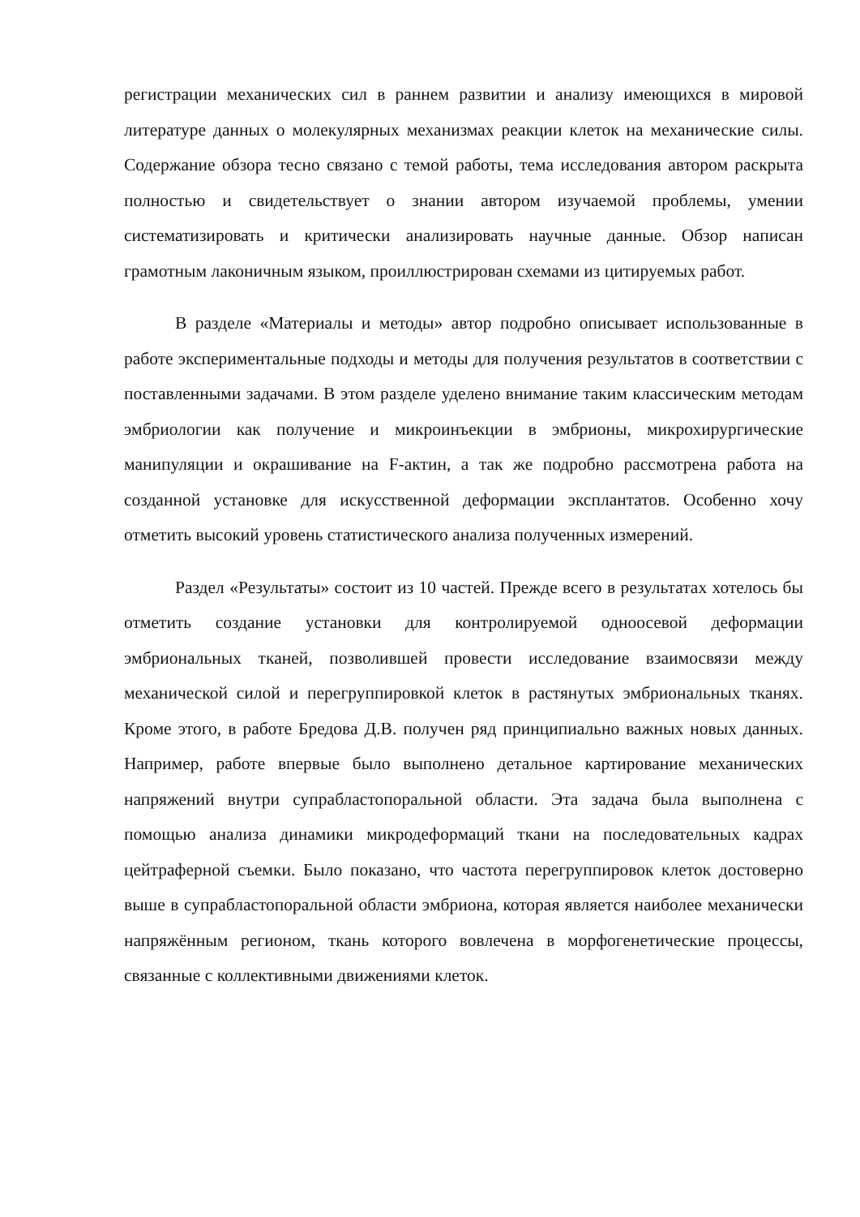регистрации механических сил в раннем развитии и анализу имеющихся в мировой литературе данных о молекулярных механизмах реакции клеток на механические силы. Содержание обзора тесно связано с темой работы, тема исследования автором раскрыта полностью и свидетельствует о знании автором изучаемой проблемы, умении систематизировать и критически анализировать научные данные. Обзор написан грамотным лаконичным языком, проиллюстрирован схемами из цитируемых работ.
В разделе «Материалы и методы» автор подробно описывает использованные в работе экспериментальные подходы и методы для получения результатов в соответствии с поставленными задачами. В этом разделе уделено внимание таким классическим методам эмбриологии как получение и микроинъекции в эмбрионы, микрохирургические манипуляции и окрашивание на F-актин, а так же подробно рассмотрена работа на созданной установке для искусственной деформации эксплантатов. Особенно хочу отметить высокий уровень статистического анализа полученных измерений.
Раздел «Результаты» состоит из 10 частей. Прежде всего в результатах хотелось бы отметить создание установки для контролируемой одноосевой деформации эмбриональных тканей, позволившей провести исследование взаимосвязи между механической силой и перегруппировкой клеток в растянутых эмбриональных тканях. Кроме этого, в работе Бредова Д.В. получен ряд принципиально важных новых данных. Например, работе впервые было выполнено детальное картирование механических напряжений внутри супрабластопоральной области. Эта задача была выполнена с помощью анализа динамики микродеформаций ткани на последовательных кадрах цейтраферной съемки. Было показано, что частота перегруппировок клеток достоверно выше в супрабластопоральной области эмбриона, которая является наиболее механически напряжённым регионом, ткань которого вовлечена в морфогенетические процессы, связанные с коллективными движениями клеток.